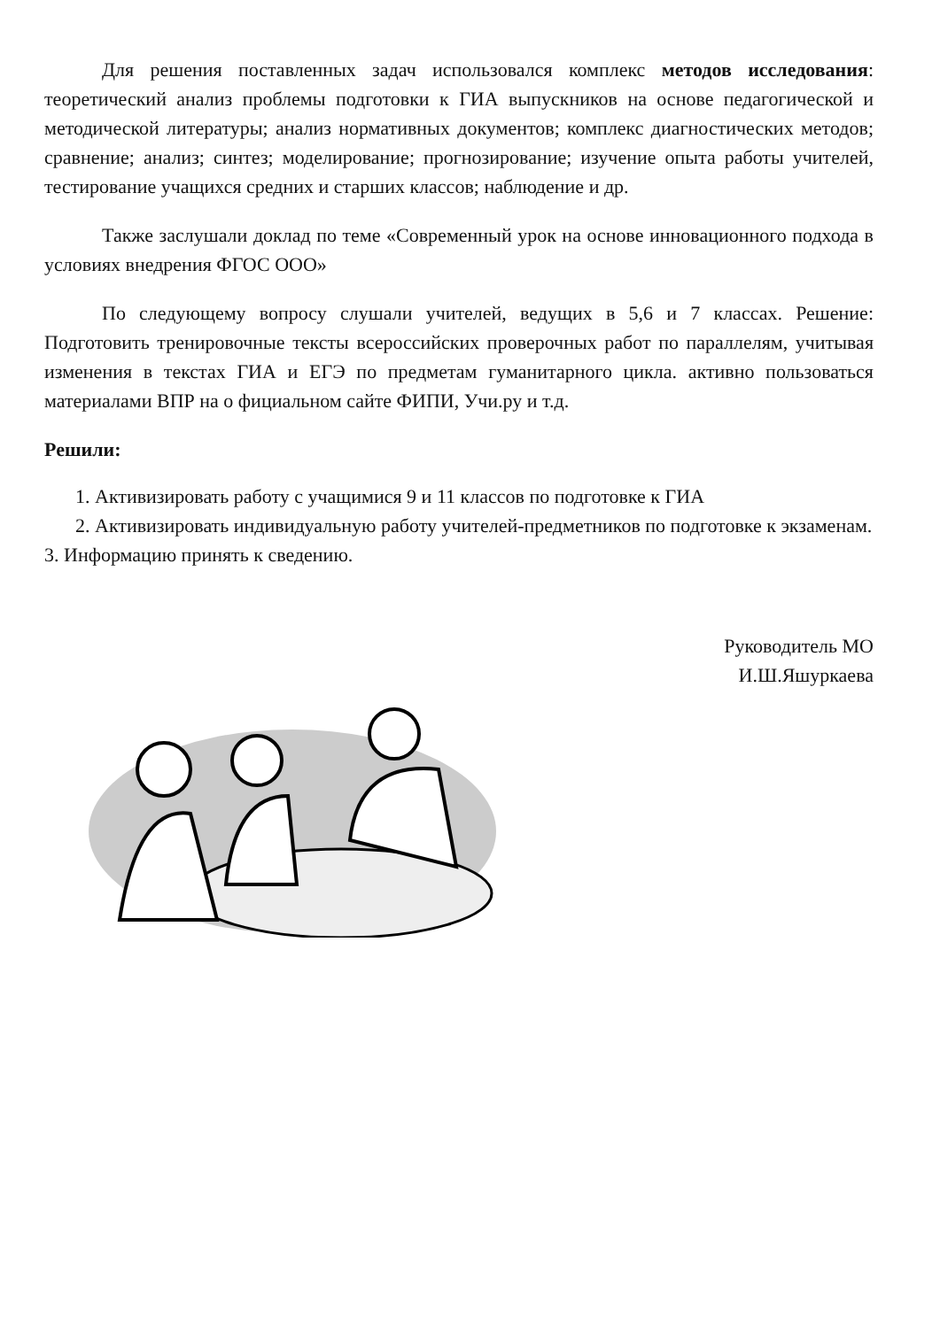Для решения поставленных задач использовался комплекс методов исследования: теоретический анализ проблемы подготовки к ГИА выпускников на основе педагогической и методической литературы; анализ нормативных документов; комплекс диагностических методов; сравнение; анализ; синтез; моделирование; прогнозирование; изучение опыта работы учителей, тестирование учащихся средних и старших классов; наблюдение и др.
Также заслушали доклад по теме «Современный урок на основе инновационного подхода в условиях внедрения ФГОС ООО»
По следующему вопросу слушали учителей, ведущих в 5,6 и 7 классах. Решение: Подготовить тренировочные тексты всероссийских проверочных работ по параллелям, учитывая изменения в текстах ГИА и ЕГЭ по предметам гуманитарного цикла. активно пользоваться материалами ВПР на о фициальном сайте ФИПИ, Учи.ру и т.д.
Решили:
1. Активизировать работу с учащимися 9 и 11 классов по подготовке к ГИА
2. Активизировать индивидуальную работу учителей-предметников по подготовке к экзаменам.
3. Информацию принять к сведению.
Руководитель МО
И.Ш.Яшуркаева